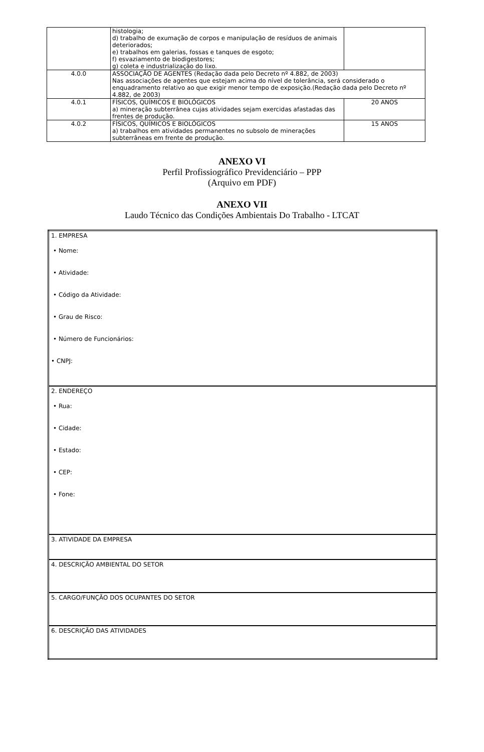| | histologia; d) trabalho de exumação de corpos e manipulação de resíduos de animais deteriorados; e) trabalhos em galerias, fossas e tanques de esgoto; f) esvaziamento de biodigestores; g) coleta e industrialização do lixo. | |
| 4.0.0 | ASSOCIAÇÃO DE AGENTES (Redação dada pelo Decreto nº 4.882, de 2003) Nas associações de agentes que estejam acima do nível de tolerância, será considerado o enquadramento relativo ao que exigir menor tempo de exposição.(Redação dada pelo Decreto nº 4.882, de 2003) | |
| 4.0.1 | FÍSICOS, QUÍMICOS E BIOLÓGICOS a) mineração subterrânea cujas atividades sejam exercidas afastadas das frentes de produção. | 20 ANOS |
| 4.0.2 | FÍSICOS, QUÍMICOS E BIOLÓGICOS a) trabalhos em atividades permanentes no subsolo de minerações subterrâneas em frente de produção. | 15 ANOS |
ANEXO VI
Perfil Profissiográfico Previdenciário – PPP
(Arquivo em PDF)
ANEXO VII
Laudo Técnico das Condições Ambientais Do Trabalho - LTCAT
| 1. EMPRESA • Nome: • Atividade: • Código da Atividade: • Grau de Risco: • Número de Funcionários: • CNPJ: |
| 2. ENDEREÇO • Rua: • Cidade: • Estado: • CEP: • Fone: |
| 3. ATIVIDADE DA EMPRESA |
| 4. DESCRIÇÃO AMBIENTAL DO SETOR |
| 5. CARGO/FUNÇÃO DOS OCUPANTES DO SETOR |
| 6. DESCRIÇÃO DAS ATIVIDADES |